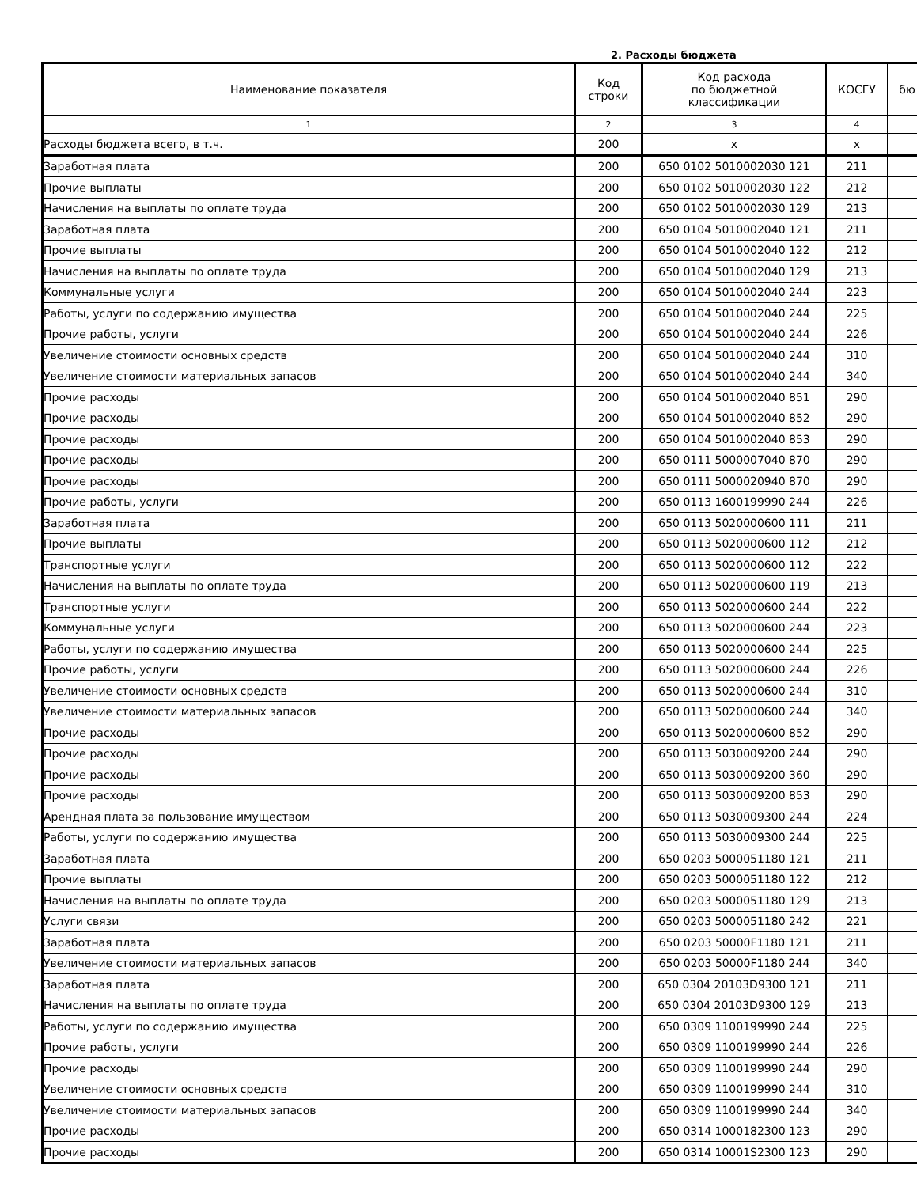2. Расходы бюджета
| Наименование показателя | Код строки | Код расхода по бюджетной классификации | КОСГУ | бю |
| --- | --- | --- | --- | --- |
| 1 | 2 | 3 | 4 | |
| Расходы бюджета всего, в т.ч. | 200 | x | x | |
| Заработная плата | 200 | 650 0102 5010002030 121 | 211 | |
| Прочие выплаты | 200 | 650 0102 5010002030 122 | 212 | |
| Начисления на выплаты по оплате труда | 200 | 650 0102 5010002030 129 | 213 | |
| Заработная плата | 200 | 650 0104 5010002040 121 | 211 | |
| Прочие выплаты | 200 | 650 0104 5010002040 122 | 212 | |
| Начисления на выплаты по оплате труда | 200 | 650 0104 5010002040 129 | 213 | |
| Коммунальные услуги | 200 | 650 0104 5010002040 244 | 223 | |
| Работы, услуги по содержанию имущества | 200 | 650 0104 5010002040 244 | 225 | |
| Прочие работы, услуги | 200 | 650 0104 5010002040 244 | 226 | |
| Увеличение стоимости основных средств | 200 | 650 0104 5010002040 244 | 310 | |
| Увеличение стоимости материальных запасов | 200 | 650 0104 5010002040 244 | 340 | |
| Прочие расходы | 200 | 650 0104 5010002040 851 | 290 | |
| Прочие расходы | 200 | 650 0104 5010002040 852 | 290 | |
| Прочие расходы | 200 | 650 0104 5010002040 853 | 290 | |
| Прочие расходы | 200 | 650 0111 5000007040 870 | 290 | |
| Прочие расходы | 200 | 650 0111 5000020940 870 | 290 | |
| Прочие работы, услуги | 200 | 650 0113 1600199990 244 | 226 | |
| Заработная плата | 200 | 650 0113 5020000600 111 | 211 | |
| Прочие выплаты | 200 | 650 0113 5020000600 112 | 212 | |
| Транспортные услуги | 200 | 650 0113 5020000600 112 | 222 | |
| Начисления на выплаты по оплате труда | 200 | 650 0113 5020000600 119 | 213 | |
| Транспортные услуги | 200 | 650 0113 5020000600 244 | 222 | |
| Коммунальные услуги | 200 | 650 0113 5020000600 244 | 223 | |
| Работы, услуги по содержанию имущества | 200 | 650 0113 5020000600 244 | 225 | |
| Прочие работы, услуги | 200 | 650 0113 5020000600 244 | 226 | |
| Увеличение стоимости основных средств | 200 | 650 0113 5020000600 244 | 310 | |
| Увеличение стоимости материальных запасов | 200 | 650 0113 5020000600 244 | 340 | |
| Прочие расходы | 200 | 650 0113 5020000600 852 | 290 | |
| Прочие расходы | 200 | 650 0113 5030009200 244 | 290 | |
| Прочие расходы | 200 | 650 0113 5030009200 360 | 290 | |
| Прочие расходы | 200 | 650 0113 5030009200 853 | 290 | |
| Арендная плата за пользование имуществом | 200 | 650 0113 5030009300 244 | 224 | |
| Работы, услуги по содержанию имущества | 200 | 650 0113 5030009300 244 | 225 | |
| Заработная плата | 200 | 650 0203 5000051180 121 | 211 | |
| Прочие выплаты | 200 | 650 0203 5000051180 122 | 212 | |
| Начисления на выплаты по оплате труда | 200 | 650 0203 5000051180 129 | 213 | |
| Услуги связи | 200 | 650 0203 5000051180 242 | 221 | |
| Заработная плата | 200 | 650 0203 50000F1180 121 | 211 | |
| Увеличение стоимости материальных запасов | 200 | 650 0203 50000F1180 244 | 340 | |
| Заработная плата | 200 | 650 0304 20103D9300 121 | 211 | |
| Начисления на выплаты по оплате труда | 200 | 650 0304 20103D9300 129 | 213 | |
| Работы, услуги по содержанию имущества | 200 | 650 0309 1100199990 244 | 225 | |
| Прочие работы, услуги | 200 | 650 0309 1100199990 244 | 226 | |
| Прочие расходы | 200 | 650 0309 1100199990 244 | 290 | |
| Увеличение стоимости основных средств | 200 | 650 0309 1100199990 244 | 310 | |
| Увеличение стоимости материальных запасов | 200 | 650 0309 1100199990 244 | 340 | |
| Прочие расходы | 200 | 650 0314 1000182300 123 | 290 | |
| Прочие расходы | 200 | 650 0314 10001S2300 123 | 290 | |